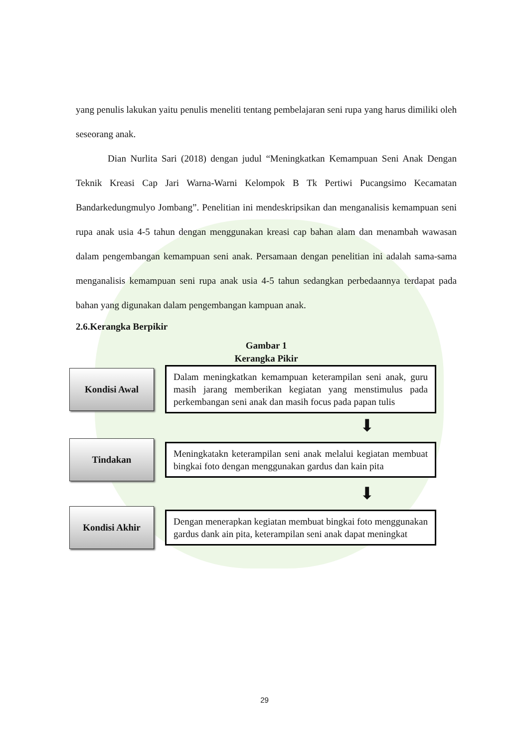yang penulis lakukan yaitu penulis meneliti tentang pembelajaran seni rupa yang harus dimiliki oleh seseorang anak.
Dian Nurlita Sari (2018) dengan judul “Meningkatkan Kemampuan Seni Anak Dengan Teknik Kreasi Cap Jari Warna-Warni Kelompok B Tk Pertiwi Pucangsimo Kecamatan Bandarkedungmulyo Jombang”. Penelitian ini mendeskripsikan dan menganalisis kemampuan seni rupa anak usia 4-5 tahun dengan menggunakan kreasi cap bahan alam dan menambah wawasan dalam pengembangan kemampuan seni anak. Persamaan dengan penelitian ini adalah sama-sama menganalisis kemampuan seni rupa anak usia 4-5 tahun sedangkan perbedaannya terdapat pada bahan yang digunakan dalam pengembangan kampuan anak.
2.6.Kerangka Berpikir
Gambar 1
Kerangka Pikir
Kondisi Awal
Dalam meningkatkan kemampuan keterampilan seni anak, guru masih jarang memberikan kegiatan yang menstimulus pada perkembangan seni anak dan masih focus pada papan tulis
⬇
Tindakan
Meningkatakn keterampilan seni anak melalui kegiatan membuat bingkai foto dengan menggunakan gardus dan kain pita
⬇
Kondisi Akhir
Dengan menerapkan kegiatan membuat bingkai foto menggunakan gardus dank ain pita, keterampilan seni anak dapat meningkat
29